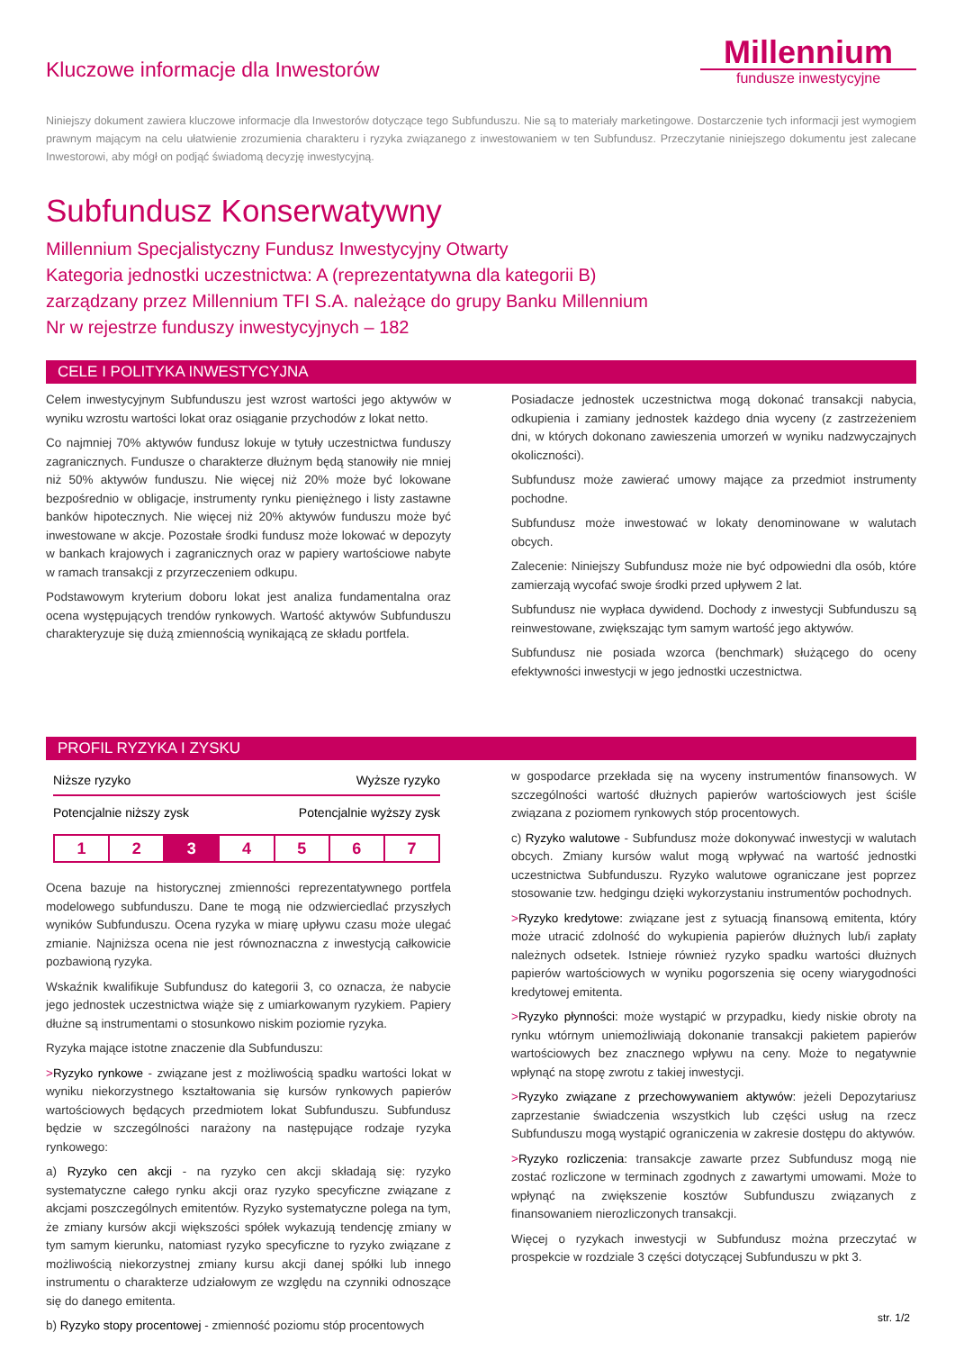Kluczowe informacje dla Inwestorów
Millennium
fundusze inwestycyjne
Niniejszy dokument zawiera kluczowe informacje dla Inwestorów dotyczące tego Subfunduszu. Nie są to materiały marketingowe. Dostarczenie tych informacji jest wymogiem prawnym mającym na celu ułatwienie zrozumienia charakteru i ryzyka związanego z inwestowaniem w ten Subfundusz. Przeczytanie niniejszego dokumentu jest zalecane Inwestorowi, aby mógł on podjąć świadomą decyzję inwestycyjną.
Subfundusz Konserwatywny
Millennium Specjalistyczny Fundusz Inwestycyjny Otwarty
Kategoria jednostki uczestnictwa: A (reprezentatywna dla kategorii B)
zarządzany przez Millennium TFI S.A. należące do grupy Banku Millennium
Nr w rejestrze funduszy inwestycyjnych – 182
CELE I POLITYKA INWESTYCYJNA
Celem inwestycyjnym Subfunduszu jest wzrost wartości jego aktywów w wyniku wzrostu wartości lokat oraz osiąganie przychodów z lokat netto.
Co najmniej 70% aktywów fundusz lokuje w tytuły uczestnictwa funduszy zagranicznych. Fundusze o charakterze dłużnym będą stanowiły nie mniej niż 50% aktywów funduszu. Nie więcej niż 20% może być lokowane bezpośrednio w obligacje, instrumenty rynku pieniężnego i listy zastawne banków hipotecznych. Nie więcej niż 20% aktywów funduszu może być inwestowane w akcje. Pozostałe środki fundusz może lokować w depozyty w bankach krajowych i zagranicznych oraz w papiery wartościowe nabyte w ramach transakcji z przyrzeczeniem odkupu.
Podstawowym kryterium doboru lokat jest analiza fundamentalna oraz ocena występujących trendów rynkowych. Wartość aktywów Subfunduszu charakteryzuje się dużą zmiennością wynikającą ze składu portfela.
Posiadacze jednostek uczestnictwa mogą dokonać transakcji nabycia, odkupienia i zamiany jednostek każdego dnia wyceny (z zastrzeżeniem dni, w których dokonano zawieszenia umorzeń w wyniku nadzwyczajnych okoliczności).
Subfundusz może zawierać umowy mające za przedmiot instrumenty pochodne.
Subfundusz może inwestować w lokaty denominowane w walutach obcych.
Zalecenie: Niniejszy Subfundusz może nie być odpowiedni dla osób, które zamierzają wycofać swoje środki przed upływem 2 lat.
Subfundusz nie wypłaca dywidend. Dochody z inwestycji Subfunduszu są reinwestowane, zwiększając tym samym wartość jego aktywów.
Subfundusz nie posiada wzorca (benchmark) służącego do oceny efektywności inwestycji w jego jednostki uczestnictwa.
PROFIL RYZYKA I ZYSKU
Niższe ryzyko Wyższe ryzyko
Potencjalnie niższy zysk Potencjalnie wyższy zysk
| 1 | 2 | 3 | 4 | 5 | 6 | 7 |
Ocena bazuje na historycznej zmienności reprezentatywnego portfela modelowego subfunduszu. Dane te mogą nie odzwierciedlać przyszłych wyników Subfunduszu. Ocena ryzyka w miarę upływu czasu może ulegać zmianie. Najniższa ocena nie jest równoznaczna z inwestycją całkowicie pozbawioną ryzyka.
Wskaźnik kwalifikuje Subfundusz do kategorii 3, co oznacza, że nabycie jego jednostek uczestnictwa wiąże się z umiarkowanym ryzykiem. Papiery dłużne są instrumentami o stosunkowo niskim poziomie ryzyka.
Ryzyka mające istotne znaczenie dla Subfunduszu:
>Ryzyko rynkowe - związane jest z możliwością spadku wartości lokat w wyniku niekorzystnego kształtowania się kursów rynkowych papierów wartościowych będących przedmiotem lokat Subfunduszu. Subfundusz będzie w szczególności narażony na następujące rodzaje ryzyka rynkowego:
a) Ryzyko cen akcji - na ryzyko cen akcji składają się: ryzyko systematyczne całego rynku akcji oraz ryzyko specyficzne związane z akcjami poszczególnych emitentów. Ryzyko systematyczne polega na tym, że zmiany kursów akcji większości spółek wykazują tendencję zmiany w tym samym kierunku, natomiast ryzyko specyficzne to ryzyko związane z możliwością niekorzystnej zmiany kursu akcji danej spółki lub innego instrumentu o charakterze udziałowym ze względu na czynniki odnoszące się do danego emitenta.
b) Ryzyko stopy procentowej - zmienność poziomu stóp procentowych
w gospodarce przekłada się na wyceny instrumentów finansowych. W szczególności wartość dłużnych papierów wartościowych jest ściśle związana z poziomem rynkowych stóp procentowych.
c) Ryzyko walutowe - Subfundusz może dokonywać inwestycji w walutach obcych. Zmiany kursów walut mogą wpływać na wartość jednostki uczestnictwa Subfunduszu. Ryzyko walutowe ograniczane jest poprzez stosowanie tzw. hedgingu dzięki wykorzystaniu instrumentów pochodnych.
>Ryzyko kredytowe: związane jest z sytuacją finansową emitenta, który może utracić zdolność do wykupienia papierów dłużnych lub/i zapłaty należnych odsetek. Istnieje również ryzyko spadku wartości dłużnych papierów wartościowych w wyniku pogorszenia się oceny wiarygodności kredytowej emitenta.
>Ryzyko płynności: może wystąpić w przypadku, kiedy niskie obroty na rynku wtórnym uniemożliwiają dokonanie transakcji pakietem papierów wartościowych bez znacznego wpływu na ceny. Może to negatywnie wpłynąć na stopę zwrotu z takiej inwestycji.
>Ryzyko związane z przechowywaniem aktywów: jeżeli Depozytariusz zaprzestanie świadczenia wszystkich lub części usług na rzecz Subfunduszu mogą wystąpić ograniczenia w zakresie dostępu do aktywów.
>Ryzyko rozliczenia: transakcje zawarte przez Subfundusz mogą nie zostać rozliczone w terminach zgodnych z zawartymi umowami. Może to wpłynąć na zwiększenie kosztów Subfunduszu związanych z finansowaniem nierozliczonych transakcji.
Więcej o ryzykach inwestycji w Subfundusz można przeczytać w prospekcie w rozdziale 3 części dotyczącej Subfunduszu w pkt 3.
str. 1/2